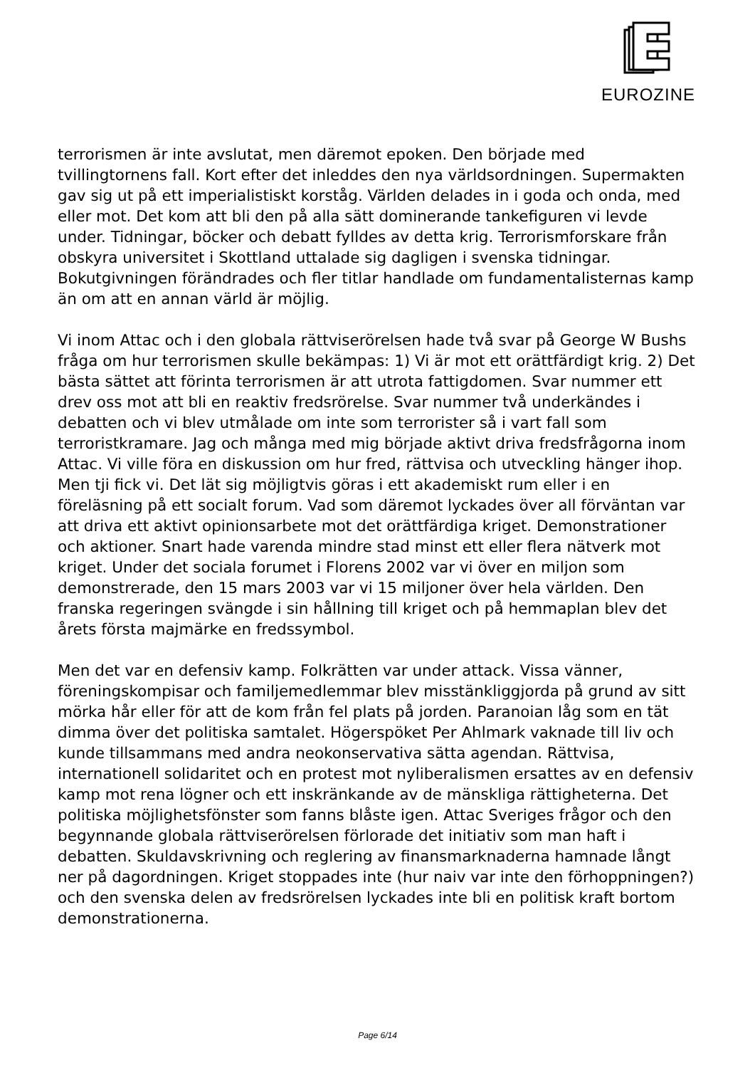EUROZINE
terrorismen är inte avslutat, men däremot epoken. Den började med tvillingtornens fall. Kort efter det inleddes den nya världsordningen. Supermakten gav sig ut på ett imperialistiskt korståg. Världen delades in i goda och onda, med eller mot. Det kom att bli den på alla sätt dominerande tankefiguren vi levde under. Tidningar, böcker och debatt fylldes av detta krig. Terrorismforskare från obskyra universitet i Skottland uttalade sig dagligen i svenska tidningar. Bokutgivningen förändrades och fler titlar handlade om fundamentalisternas kamp än om att en annan värld är möjlig.
Vi inom Attac och i den globala rättviserörelsen hade två svar på George W Bushs fråga om hur terrorismen skulle bekämpas: 1) Vi är mot ett orättfärdigt krig. 2) Det bästa sättet att förinta terrorismen är att utrota fattigdomen. Svar nummer ett drev oss mot att bli en reaktiv fredsrörelse. Svar nummer två underkändes i debatten och vi blev utmålade om inte som terrorister så i vart fall som terroristkramare. Jag och många med mig började aktivt driva fredsfrågorna inom Attac. Vi ville föra en diskussion om hur fred, rättvisa och utveckling hänger ihop. Men tji fick vi. Det lät sig möjligtvis göras i ett akademiskt rum eller i en föreläsning på ett socialt forum. Vad som däremot lyckades över all förväntan var att driva ett aktivt opinionsarbete mot det orättfärdiga kriget. Demonstrationer och aktioner. Snart hade varenda mindre stad minst ett eller flera nätverk mot kriget. Under det sociala forumet i Florens 2002 var vi över en miljon som demonstrerade, den 15 mars 2003 var vi 15 miljoner över hela världen. Den franska regeringen svängde i sin hållning till kriget och på hemmaplan blev det årets första majmärke en fredssymbol.
Men det var en defensiv kamp. Folkrätten var under attack. Vissa vänner, föreningskompisar och familjemedlemmar blev misstänkliggjorda på grund av sitt mörka hår eller för att de kom från fel plats på jorden. Paranoian låg som en tät dimma över det politiska samtalet. Högerspöket Per Ahlmark vaknade till liv och kunde tillsammans med andra neokonservativa sätta agendan. Rättvisa, internationell solidaritet och en protest mot nyliberalismen ersattes av en defensiv kamp mot rena lögner och ett inskränkande av de mänskliga rättigheterna. Det politiska möjlighetsfönster som fanns blåste igen. Attac Sveriges frågor och den begynnande globala rättviserörelsen förlorade det initiativ som man haft i debatten. Skuldavskrivning och reglering av finansmarknaderna hamnade långt ner på dagordningen. Kriget stoppades inte (hur naiv var inte den förhoppningen?) och den svenska delen av fredsrörelsen lyckades inte bli en politisk kraft bortom demonstrationerna.
Page 6/14